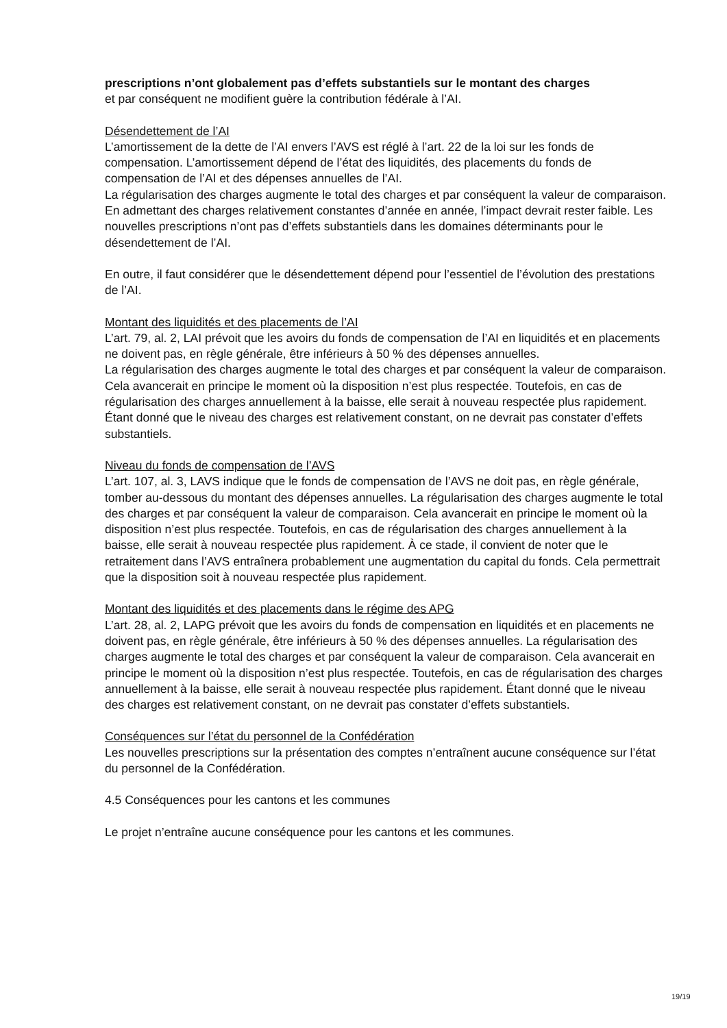prescriptions n’ont globalement pas d’effets substantiels sur le montant des charges
et par conséquent ne modifient guère la contribution fédérale à l’AI.
Désendettement de l’AI
L’amortissement de la dette de l’AI envers l’AVS est réglé à l’art. 22 de la loi sur les fonds de compensation. L’amortissement dépend de l’état des liquidités, des placements du fonds de compensation de l’AI et des dépenses annuelles de l’AI.
La régularisation des charges augmente le total des charges et par conséquent la valeur de comparaison. En admettant des charges relativement constantes d’année en année, l’impact devrait rester faible. Les nouvelles prescriptions n’ont pas d’effets substantiels dans les domaines déterminants pour le désendettement de l’AI.
En outre, il faut considérer que le désendettement dépend pour l’essentiel de l’évolution des prestations de l’AI.
Montant des liquidités et des placements de l’AI
L’art. 79, al. 2, LAI prévoit que les avoirs du fonds de compensation de l’AI en liquidités et en placements ne doivent pas, en règle générale, être inférieurs à 50 % des dépenses annuelles.
La régularisation des charges augmente le total des charges et par conséquent la valeur de comparaison. Cela avancerait en principe le moment où la disposition n’est plus respectée. Toutefois, en cas de régularisation des charges annuellement à la baisse, elle serait à nouveau respectée plus rapidement. Étant donné que le niveau des charges est relativement constant, on ne devrait pas constater d’effets substantiels.
Niveau du fonds de compensation de l’AVS
L’art. 107, al. 3, LAVS indique que le fonds de compensation de l’AVS ne doit pas, en règle générale, tomber au-dessous du montant des dépenses annuelles. La régularisation des charges augmente le total des charges et par conséquent la valeur de comparaison. Cela avancerait en principe le moment où la disposition n’est plus respectée. Toutefois, en cas de régularisation des charges annuellement à la baisse, elle serait à nouveau respectée plus rapidement. À ce stade, il convient de noter que le retraitement dans l’AVS entraînera probablement une augmentation du capital du fonds. Cela permettrait que la disposition soit à nouveau respectée plus rapidement.
Montant des liquidités et des placements dans le régime des APG
L’art. 28, al. 2, LAPG prévoit que les avoirs du fonds de compensation en liquidités et en placements ne doivent pas, en règle générale, être inférieurs à 50 % des dépenses annuelles. La régularisation des charges augmente le total des charges et par conséquent la valeur de comparaison. Cela avancerait en principe le moment où la disposition n’est plus respectée. Toutefois, en cas de régularisation des charges annuellement à la baisse, elle serait à nouveau respectée plus rapidement. Étant donné que le niveau des charges est relativement constant, on ne devrait pas constater d’effets substantiels.
Conséquences sur l’état du personnel de la Confédération
Les nouvelles prescriptions sur la présentation des comptes n’entraînent aucune conséquence sur l’état du personnel de la Confédération.
4.5 Conséquences pour les cantons et les communes
Le projet n’entraîne aucune conséquence pour les cantons et les communes.
19/19